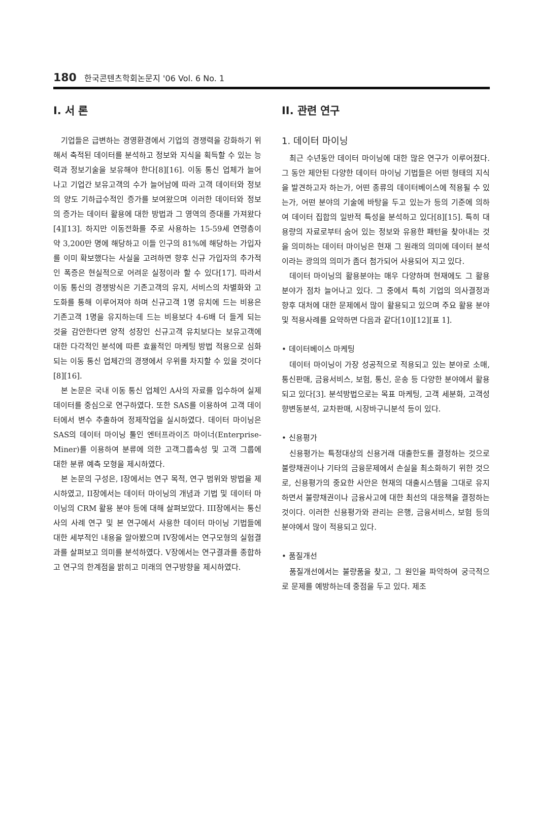180 한국콘텐츠학회논문지 '06 Vol. 6 No. 1
I. 서 론
기업들은 급변하는 경영환경에서 기업의 경쟁력을 강화하기 위해서 축적된 데이터를 분석하고 정보와 지식을 획득할 수 있는 능력과 정보기술을 보유해야 한다[8][16]. 이동 통신 업체가 늘어나고 기업간 보유고객의 수가 늘어남에 따라 고객 데이터와 정보의 양도 기하급수적인 증가를 보여왔으며 이러한 데이터와 정보의 증가는 데이터 활용에 대한 방법과 그 영역의 증대를 가져왔다[4][13]. 하지만 이동전화를 주로 사용하는 15-59세 연령층이 약 3,200만 명에 해당하고 이들 인구의 81%에 해당하는 가입자를 이미 확보했다는 사실을 고려하면 향후 신규 가입자의 추가적인 폭증은 현실적으로 어려운 실정이라 할 수 있다[17]. 따라서 이동 통신의 경쟁방식은 기존고객의 유지, 서비스의 차별화와 고도화를 통해 이루어져야 하며 신규고객 1명 유치에 드는 비용은 기존고객 1명을 유지하는데 드는 비용보다 4-6배 더 들게 되는 것을 감안한다면 양적 성장인 신규고객 유치보다는 보유고객에 대한 다각적인 분석에 따른 효율적인 마케팅 방법 적용으로 심화되는 이동 통신 업체간의 경쟁에서 우위를 차지할 수 있을 것이다[8][16].
본 논문은 국내 이동 통신 업체인 A사의 자료를 입수하여 실제 데이터를 중심으로 연구하였다. 또한 SAS를 이용하여 고객 데이터에서 변수 추출하여 정제작업을 실시하였다. 데이터 마이닝은 SAS의 데이터 마이닝 툴인 엔터프라이즈 마이너(Enterprise-Miner)를 이용하여 분류에 의한 고객그룹속성 및 고객 그룹에 대한 분류 예측 모형을 제시하였다.
본 논문의 구성은, I장에서는 연구 목적, 연구 범위와 방법을 제시하였고, II장에서는 데이터 마이닝의 개념과 기법 및 데이터 마이닝의 CRM 활용 분야 등에 대해 살펴보았다. III장에서는 통신사의 사례 연구 및 본 연구에서 사용한 데이터 마이닝 기법들에 대한 세부적인 내용을 알아봤으며 IV장에서는 연구모형의 실험결과를 살펴보고 의미를 분석하였다. V장에서는 연구결과를 종합하고 연구의 한계점을 밝히고 미래의 연구방향을 제시하였다.
II. 관련 연구
1. 데이터 마이닝
최근 수년동안 데이터 마이닝에 대한 많은 연구가 이루어졌다. 그 동안 제안된 다양한 데이터 마이닝 기법들은 어떤 형태의 지식을 발견하고자 하는가, 어떤 종류의 데이터베이스에 적용될 수 있는가, 어떤 분야의 기술에 바탕을 두고 있는가 등의 기준에 의하여 데이터 집합의 일반적 특성을 분석하고 있다[8][15]. 특히 대용량의 자료로부터 숨어 있는 정보와 유용한 패턴을 찾아내는 것을 의미하는 데이터 마이닝은 현재 그 원래의 의미에 데이터 분석이라는 광의의 의미가 좀더 첨가되어 사용되어 지고 있다.
데이터 마이닝의 활용분야는 매우 다양하며 현재에도 그 활용 분야가 점차 늘어나고 있다. 그 중에서 특히 기업의 의사결정과 향후 대처에 대한 문제에서 많이 활용되고 있으며 주요 활용 분야 및 적용사례를 요약하면 다음과 같다[10][12][표 1].
• 데이터베이스 마케팅
데이터 마이닝이 가장 성공적으로 적용되고 있는 분야로 소매, 통신판매, 금융서비스, 보험, 통신, 운송 등 다양한 분야에서 활용되고 있다[3]. 분석방법으로는 목표 마케팅, 고객 세분화, 고객성향변동분석, 교차판매, 시장바구니분석 등이 있다.
• 신용평가
신용평가는 특정대상의 신용거래 대출한도를 결정하는 것으로 불량채권이나 기타의 금융문제에서 손실을 최소화하기 위한 것으로, 신용평가의 중요한 사안은 현재의 대출시스템을 그대로 유지하면서 불량채권이나 금융사고에 대한 최선의 대응책을 결정하는 것이다. 이러한 신용평가와 관리는 은행, 금융서비스, 보험 등의 분야에서 많이 적용되고 있다.
• 품질개선
품질개선에서는 불량품을 찾고, 그 원인을 파악하여 궁극적으로 문제를 예방하는데 중점을 두고 있다. 제조